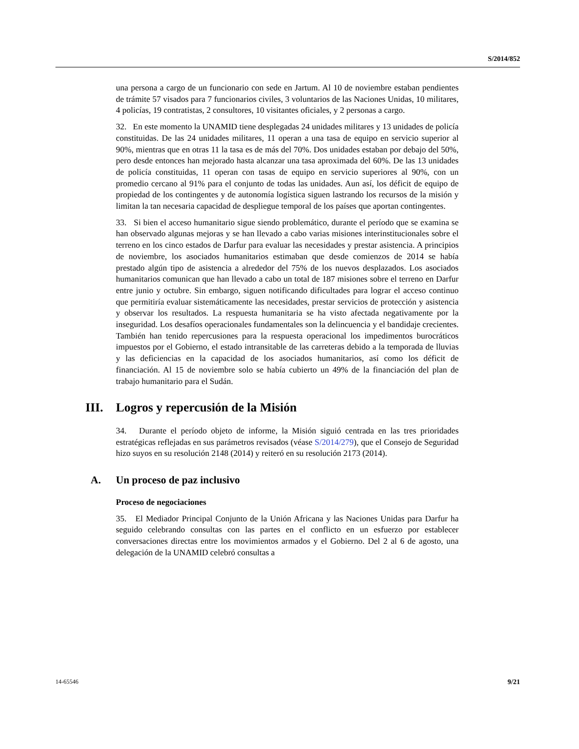S/2014/852
una persona a cargo de un funcionario con sede en Jartum. Al 10 de noviembre estaban pendientes de trámite 57 visados para 7 funcionarios civiles, 3 voluntarios de las Naciones Unidas, 10 militares, 4 policías, 19 contratistas, 2 consultores, 10 visitantes oficiales, y 2 personas a cargo.
32. En este momento la UNAMID tiene desplegadas 24 unidades militares y 13 unidades de policía constituidas. De las 24 unidades militares, 11 operan a una tasa de equipo en servicio superior al 90%, mientras que en otras 11 la tasa es de más del 70%. Dos unidades estaban por debajo del 50%, pero desde entonces han mejorado hasta alcanzar una tasa aproximada del 60%. De las 13 unidades de policía constituidas, 11 operan con tasas de equipo en servicio superiores al 90%, con un promedio cercano al 91% para el conjunto de todas las unidades. Aun así, los déficit de equipo de propiedad de los contingentes y de autonomía logística siguen lastrando los recursos de la misión y limitan la tan necesaria capacidad de despliegue temporal de los países que aportan contingentes.
33. Si bien el acceso humanitario sigue siendo problemático, durante el período que se examina se han observado algunas mejoras y se han llevado a cabo varias misiones interinstitucionales sobre el terreno en los cinco estados de Darfur para evaluar las necesidades y prestar asistencia. A principios de noviembre, los asociados humanitarios estimaban que desde comienzos de 2014 se había prestado algún tipo de asistencia a alrededor del 75% de los nuevos desplazados. Los asociados humanitarios comunican que han llevado a cabo un total de 187 misiones sobre el terreno en Darfur entre junio y octubre. Sin embargo, siguen notificando dificultades para lograr el acceso continuo que permitiría evaluar sistemáticamente las necesidades, prestar servicios de protección y asistencia y observar los resultados. La respuesta humanitaria se ha visto afectada negativamente por la inseguridad. Los desafíos operacionales fundamentales son la delincuencia y el bandidaje crecientes. También han tenido repercusiones para la respuesta operacional los impedimentos burocráticos impuestos por el Gobierno, el estado intransitable de las carreteras debido a la temporada de lluvias y las deficiencias en la capacidad de los asociados humanitarios, así como los déficit de financiación. Al 15 de noviembre solo se había cubierto un 49% de la financiación del plan de trabajo humanitario para el Sudán.
III. Logros y repercusión de la Misión
34. Durante el período objeto de informe, la Misión siguió centrada en las tres prioridades estratégicas reflejadas en sus parámetros revisados (véase S/2014/279), que el Consejo de Seguridad hizo suyos en su resolución 2148 (2014) y reiteró en su resolución 2173 (2014).
A. Un proceso de paz inclusivo
Proceso de negociaciones
35. El Mediador Principal Conjunto de la Unión Africana y las Naciones Unidas para Darfur ha seguido celebrando consultas con las partes en el conflicto en un esfuerzo por establecer conversaciones directas entre los movimientos armados y el Gobierno. Del 2 al 6 de agosto, una delegación de la UNAMID celebró consultas a
14-65546 9/21